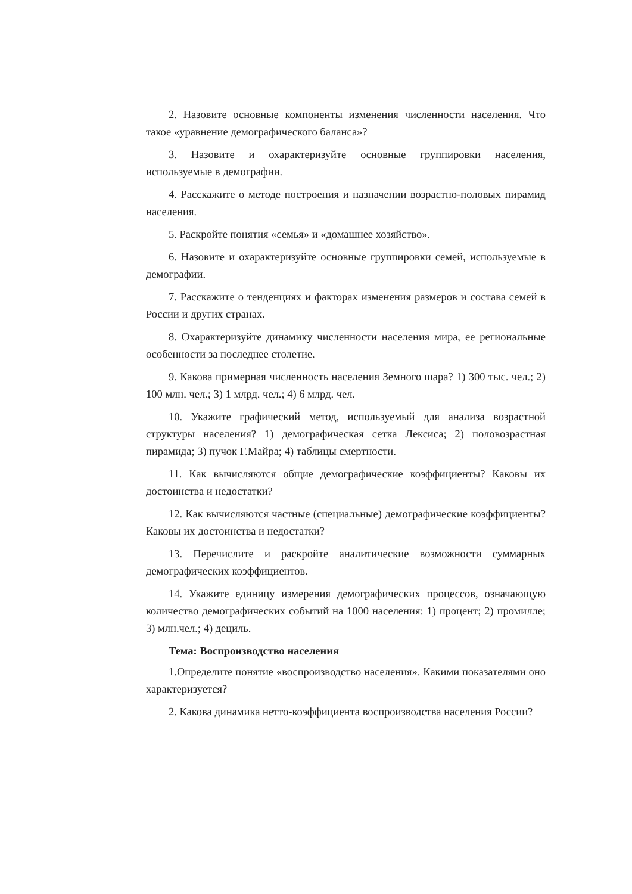2. Назовите основные компоненты изменения численности населения. Что такое «уравнение демографического баланса»?
3. Назовите и охарактеризуйте основные группировки населения, используемые в демографии.
4. Расскажите о методе построения и назначении возрастно-половых пирамид населения.
5. Раскройте понятия «семья» и «домашнее хозяйство».
6. Назовите и охарактеризуйте основные группировки семей, используемые в демографии.
7. Расскажите о тенденциях и факторах изменения размеров и состава семей в России и других странах.
8. Охарактеризуйте динамику численности населения мира, ее региональные особенности за последнее столетие.
9. Какова примерная численность населения Земного шара? 1) 300 тыс. чел.; 2) 100 млн. чел.; 3) 1 млрд. чел.; 4) 6 млрд. чел.
10. Укажите графический метод, используемый для анализа возрастной структуры населения? 1) демографическая сетка Лексиса; 2) половозрастная пирамида; 3) пучок Г.Майра; 4) таблицы смертности.
11. Как вычисляются общие демографические коэффициенты? Каковы их достоинства и недостатки?
12. Как вычисляются частные (специальные) демографические коэффициенты? Каковы их достоинства и недостатки?
13. Перечислите и раскройте аналитические возможности суммарных демографических коэффициентов.
14. Укажите единицу измерения демографических процессов, означающую количество демографических событий на 1000 населения: 1) процент; 2) промилле; 3) млн.чел.; 4) дециль.
Тема: Воспроизводство населения
1.Определите понятие «воспроизводство населения». Какими показателями оно характеризуется?
2. Какова динамика нетто-коэффициента воспроизводства населения России?